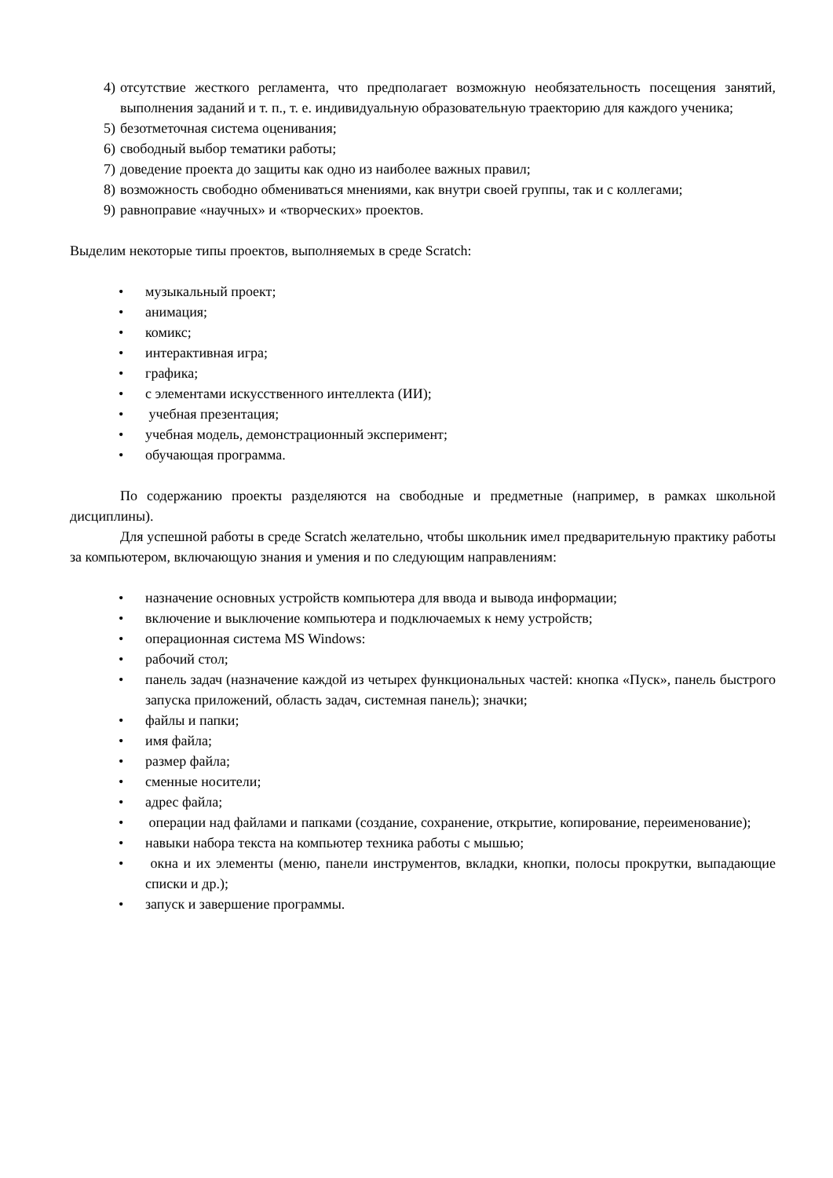4) отсутствие жесткого регламента, что предполагает возможную необязательность посещения занятий, выполнения заданий и т. п., т. е. индивидуальную образовательную траекторию для каждого ученика;
5) безотметочная система оценивания;
6) свободный выбор тематики работы;
7) доведение проекта до защиты как одно из наиболее важных правил;
8) возможность свободно обмениваться мнениями, как внутри своей группы, так и с коллегами;
9) равноправие «научных» и «творческих» проектов.
Выделим некоторые типы проектов, выполняемых в среде Scratch:
• музыкальный проект;
• анимация;
• комикс;
• интерактивная игра;
• графика;
• с элементами искусственного интеллекта (ИИ);
• учебная презентация;
• учебная модель, демонстрационный эксперимент;
• обучающая программа.
По содержанию проекты разделяются на свободные и предметные (например, в рамках школьной дисциплины).
Для успешной работы в среде Scratch желательно, чтобы школьник имел предварительную практику работы за компьютером, включающую знания и умения и по следующим направлениям:
• назначение основных устройств компьютера для ввода и вывода информации;
• включение и выключение компьютера и подключаемых к нему устройств;
• операционная система MS Windows:
• рабочий стол;
• панель задач (назначение каждой из четырех функциональных частей: кнопка «Пуск», панель быстрого запуска приложений, область задач, системная панель); значки;
• файлы и папки;
• имя файла;
• размер файла;
• сменные носители;
• адрес файла;
• операции над файлами и папками (создание, сохранение, открытие, копирование, переименование);
• навыки набора текста на компьютер техника работы с мышью;
• окна и их элементы (меню, панели инструментов, вкладки, кнопки, полосы прокрутки, выпадающие списки и др.);
• запуск и завершение программы.